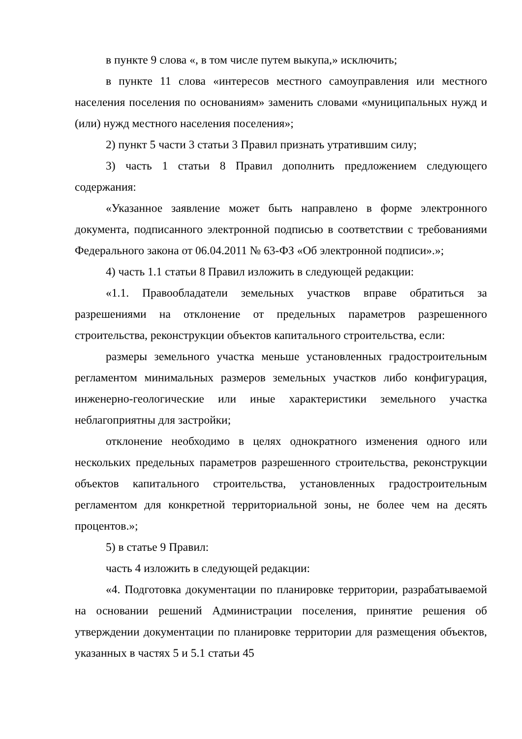в пункте 9 слова «, в том числе путем выкупа,» исключить;
в пункте 11 слова «интересов местного самоуправления или местного населения поселения по основаниям» заменить словами «муниципальных нужд и (или) нужд местного населения поселения»;
2) пункт 5 части 3 статьи 3 Правил признать утратившим силу;
3) часть 1 статьи 8 Правил дополнить предложением следующего содержания:
«Указанное заявление может быть направлено в форме электронного документа, подписанного электронной подписью в соответствии с требованиями Федерального закона от 06.04.2011 № 63-ФЗ «Об электронной подписи».»;
4) часть 1.1 статьи 8 Правил изложить в следующей редакции:
«1.1. Правообладатели земельных участков вправе обратиться за разрешениями на отклонение от предельных параметров разрешенного строительства, реконструкции объектов капитального строительства, если:
размеры земельного участка меньше установленных градостроительным регламентом минимальных размеров земельных участков либо конфигурация, инженерно-геологические или иные характеристики земельного участка неблагоприятны для застройки;
отклонение необходимо в целях однократного изменения одного или нескольких предельных параметров разрешенного строительства, реконструкции объектов капитального строительства, установленных градостроительным регламентом для конкретной территориальной зоны, не более чем на десять процентов.»;
5) в статье 9 Правил:
часть 4 изложить в следующей редакции:
«4. Подготовка документации по планировке территории, разрабатываемой на основании решений Администрации поселения, принятие решения об утверждении документации по планировке территории для размещения объектов, указанных в частях 5 и 5.1 статьи 45